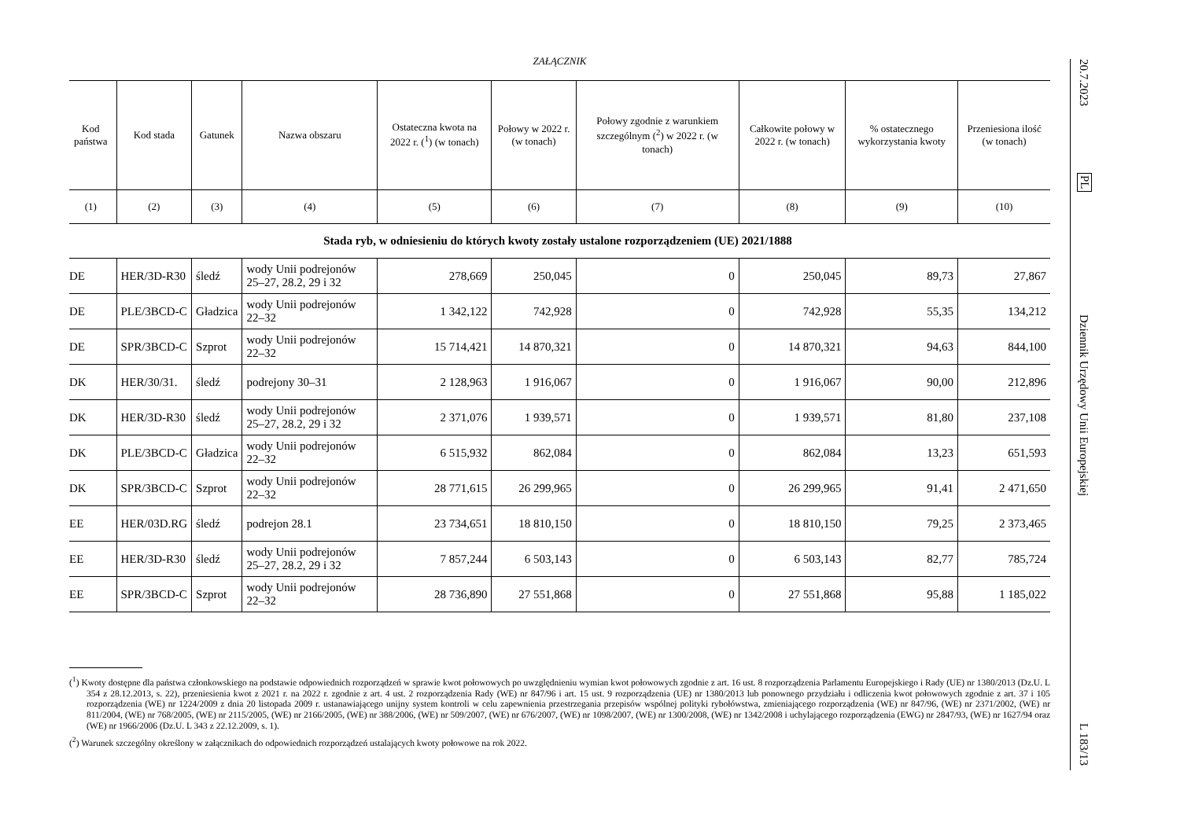ZAŁĄCZNIK
| Kod państwa | Kod stada | Gatunek | Nazwa obszaru | Ostateczna kwota na 2022 r. (<sup>1</sup>) (w tonach) | Połowy w 2022 r. (w tonach) | Połowy zgodnie z warunkiem szczegól­nym (<sup>2</sup>) w 2022 r. (w tonach) | Całkowite połowy w 2022 r. (w tonach) | % ostatecznego wykorzystania kwoty | Przeniesiona ilość (w tonach) |
| --- | --- | --- | --- | --- | --- | --- | --- | --- | --- |
| (1) | (2) | (3) | (4) | (5) | (6) | (7) | (8) | (9) | (10) |
| Stada ryb, w odniesieniu do których kwoty zostały ustalone rozporządzeniem (UE) 2021/1888 | | | | | | | | | |
| DE | HER/3D-R30 | śledź | wody Unii podrejonów 25–27, 28.2, 29 i 32 | 278,669 | 250,045 | 0 | 250,045 | 89,73 | 27,867 |
| DE | PLE/3BCD-C | Gładzica | wody Unii podrejonów 22–32 | 1 342,122 | 742,928 | 0 | 742,928 | 55,35 | 134,212 |
| DE | SPR/3BCD-C | Szprot | wody Unii podrejonów 22–32 | 15 714,421 | 14 870,321 | 0 | 14 870,321 | 94,63 | 844,100 |
| DK | HER/30/31. | śledź | podrejony 30–31 | 2 128,963 | 1 916,067 | 0 | 1 916,067 | 90,00 | 212,896 |
| DK | HER/3D-R30 | śledź | wody Unii podrejonów 25–27, 28.2, 29 i 32 | 2 371,076 | 1 939,571 | 0 | 1 939,571 | 81,80 | 237,108 |
| DK | PLE/3BCD-C | Gładzica | wody Unii podrejonów 22–32 | 6 515,932 | 862,084 | 0 | 862,084 | 13,23 | 651,593 |
| DK | SPR/3BCD-C | Szprot | wody Unii podrejonów 22–32 | 28 771,615 | 26 299,965 | 0 | 26 299,965 | 91,41 | 2 471,650 |
| EE | HER/03D.RG | śledź | podrejon 28.1 | 23 734,651 | 18 810,150 | 0 | 18 810,150 | 79,25 | 2 373,465 |
| EE | HER/3D-R30 | śledź | wody Unii podrejonów 25–27, 28.2, 29 i 32 | 7 857,244 | 6 503,143 | 0 | 6 503,143 | 82,77 | 785,724 |
| EE | SPR/3BCD-C | Szprot | wody Unii podrejonów 22–32 | 28 736,890 | 27 551,868 | 0 | 27 551,868 | 95,88 | 1 185,022 |
(<sup>1</sup>) Kwoty dostępne dla państwa członkowskiego na podstawie odpowiednich rozporządzeń w sprawie kwot połowowych po uwzględnieniu wymian kwot połowowych zgodnie z art. 16 ust. 8 rozporządzenia Parlamentu Europejskiego i Rady (UE) nr 1380/2013 (Dz.U. L 354 z 28.12.2013, s. 22), przeniesienia kwot z 2021 r. na 2022 r. zgodnie z art. 4 ust. 2 rozporządzenia Rady (WE) nr 847/96 i art. 15 ust. 9 rozporządzenia (UE) nr 1380/2013 lub ponownego przydziału i odliczenia kwot połowowych zgodnie z art. 37 i 105 rozporządzenia (WE) nr 1224/2009 z dnia 20 listopada 2009 r. ustanawiającego unijny system kontroli w celu zapewnienia przestrzegania przepisów wspólnej polityki rybołówstwa, zmieniającego rozporządzenia (WE) nr 847/96, (WE) nr 2371/2002, (WE) nr 811/2004, (WE) nr 768/2005, (WE) nr 2115/2005, (WE) nr 2166/2005, (WE) nr 388/2006, (WE) nr 509/2007, (WE) nr 676/2007, (WE) nr 1098/2007, (WE) nr 1300/2008, (WE) nr 1342/2008 i uchylającego rozporządzenia (EWG) nr 2847/93, (WE) nr 1627/94 oraz (WE) nr 1966/2006 (Dz.U. L 343 z 22.12.2009, s. 1).
(<sup>2</sup>) Warunek szczególny określony w załącznikach do odpowiednich rozporządzeń ustalających kwoty połowowe na rok 2022.
20.7.2023
PL
Dziennik Urzędowy Unii Europejskiej
L 183/13